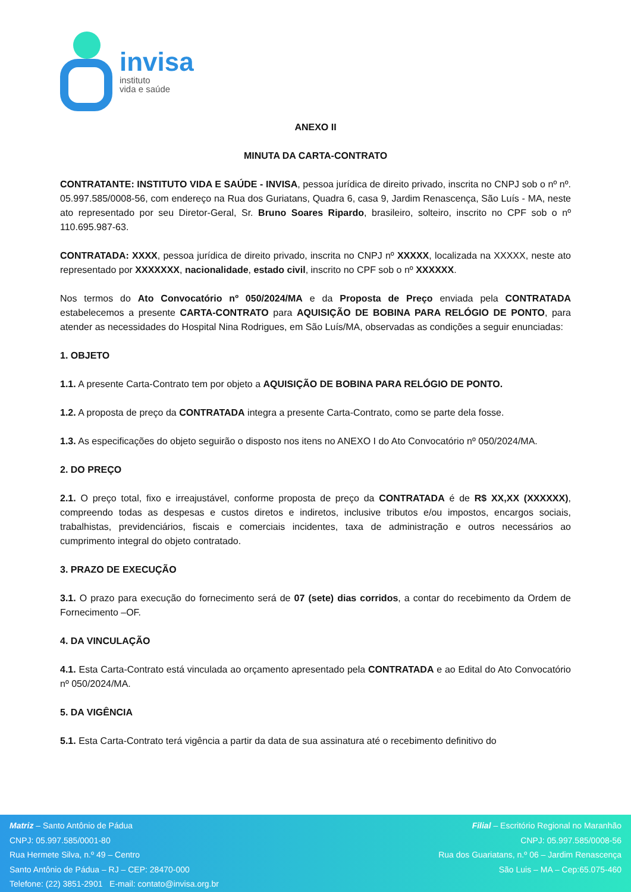invisa
instituto
vida e saúde
ANEXO II
MINUTA DA CARTA-CONTRATO
CONTRATANTE: INSTITUTO VIDA E SAÚDE - INVISA, pessoa jurídica de direito privado, inscrita no CNPJ sob o nº nº. 05.997.585/0008-56, com endereço na Rua dos Guriatans, Quadra 6, casa 9, Jardim Renascença, São Luís - MA, neste ato representado por seu Diretor-Geral, Sr. Bruno Soares Ripardo, brasileiro, solteiro, inscrito no CPF sob o nº 110.695.987-63.
CONTRATADA: XXXX, pessoa jurídica de direito privado, inscrita no CNPJ nº XXXXX, localizada na XXXXX, neste ato representado por XXXXXXX, nacionalidade, estado civil, inscrito no CPF sob o nº XXXXXX.
Nos termos do Ato Convocatório nº 050/2024/MA e da Proposta de Preço enviada pela CONTRATADA estabelecemos a presente CARTA-CONTRATO para AQUISIÇÃO DE BOBINA PARA RELÓGIO DE PONTO, para atender as necessidades do Hospital Nina Rodrigues, em São Luís/MA, observadas as condições a seguir enunciadas:
1. OBJETO
1.1. A presente Carta-Contrato tem por objeto a AQUISIÇÃO DE BOBINA PARA RELÓGIO DE PONTO.
1.2. A proposta de preço da CONTRATADA integra a presente Carta-Contrato, como se parte dela fosse.
1.3. As especificações do objeto seguirão o disposto nos itens no ANEXO I do Ato Convocatório nº 050/2024/MA.
2. DO PREÇO
2.1. O preço total, fixo e irreajustável, conforme proposta de preço da CONTRATADA é de R$ XX,XX (XXXXXX), compreendo todas as despesas e custos diretos e indiretos, inclusive tributos e/ou impostos, encargos sociais, trabalhistas, previdenciários, fiscais e comerciais incidentes, taxa de administração e outros necessários ao cumprimento integral do objeto contratado.
3. PRAZO DE EXECUÇÃO
3.1. O prazo para execução do fornecimento será de 07 (sete) dias corridos, a contar do recebimento da Ordem de Fornecimento –OF.
4. DA VINCULAÇÃO
4.1. Esta Carta-Contrato está vinculada ao orçamento apresentado pela CONTRATADA e ao Edital do Ato Convocatório nº 050/2024/MA.
5. DA VIGÊNCIA
5.1. Esta Carta-Contrato terá vigência a partir da data de sua assinatura até o recebimento definitivo do
Matriz – Santo Antônio de Pádua
CNPJ: 05.997.585/0001-80
Rua Hermete Silva, n.º 49 – Centro
Santo Antônio de Pádua – RJ – CEP: 28470-000
Telefone: (22) 3851-2901 E-mail: contato@invisa.org.br
Filial – Escritório Regional no Maranhão
CNPJ: 05.997.585/0008-56
Rua dos Guariatans, n.º 06 – Jardim Renascença
São Luis – MA – Cep:65.075-460